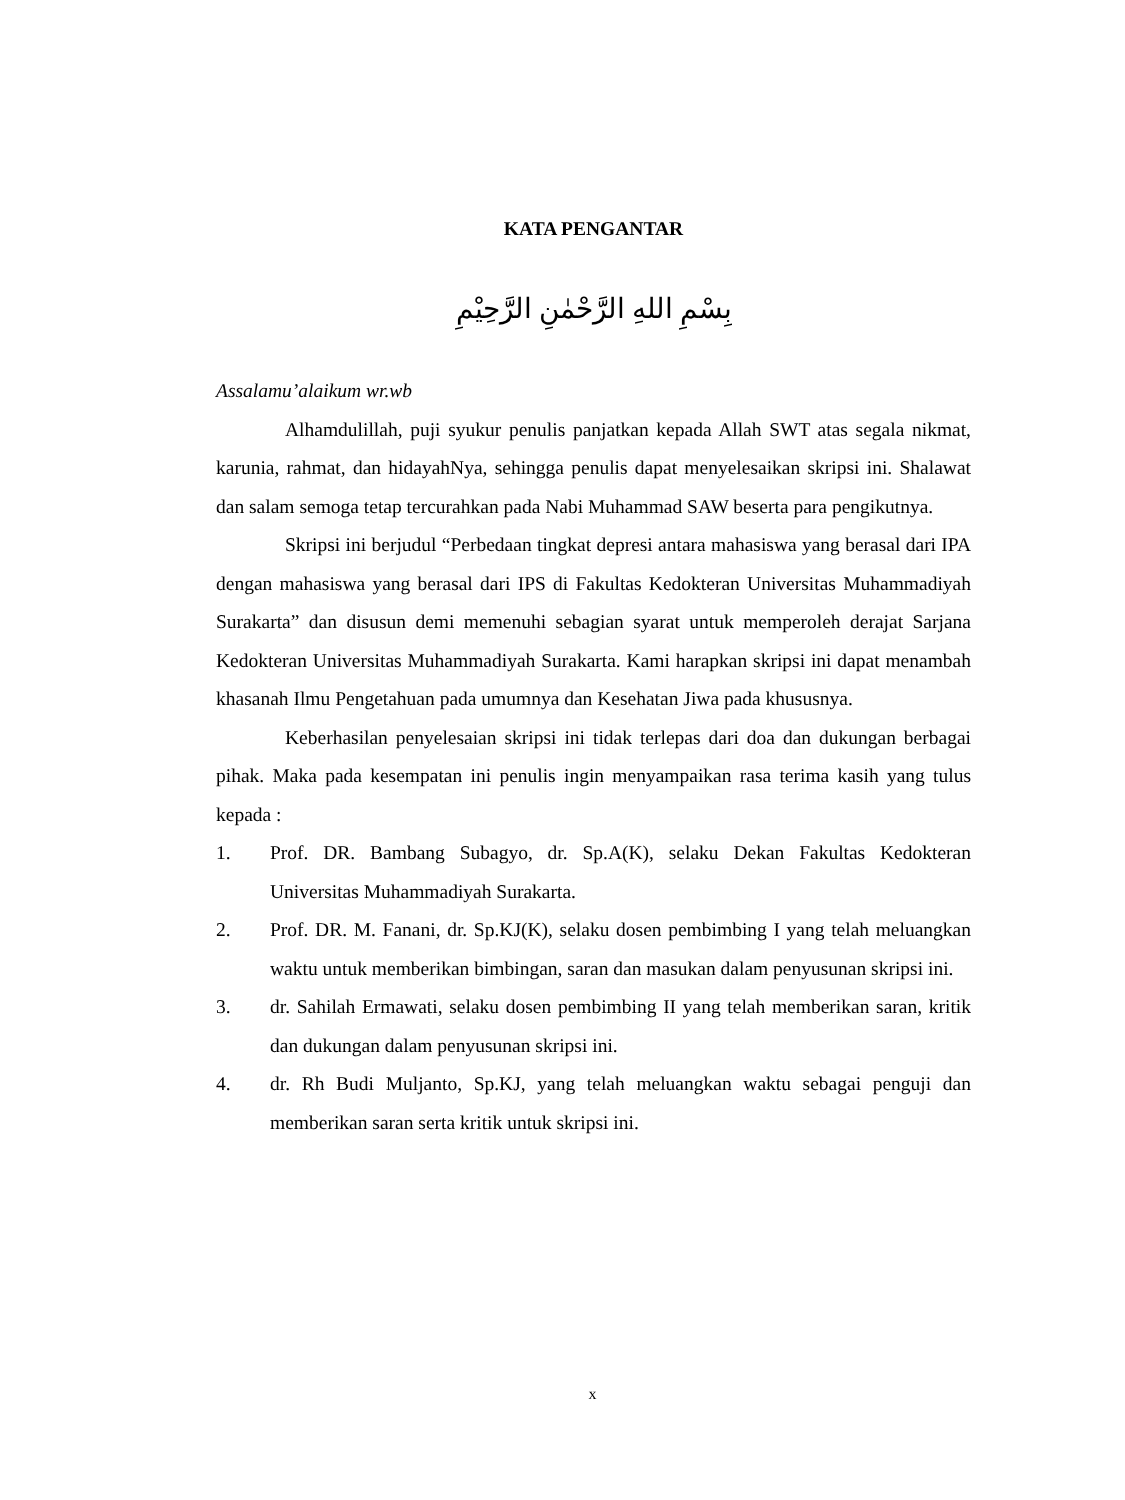KATA PENGANTAR
بِسْمِ اللهِ الرَّحْمٰنِ الرَّحِيْمِ
Assalamu’alaikum wr.wb
Alhamdulillah, puji syukur penulis panjatkan kepada Allah SWT atas segala nikmat, karunia, rahmat, dan hidayahNya, sehingga penulis dapat menyelesaikan skripsi ini. Shalawat dan salam semoga tetap tercurahkan pada Nabi Muhammad SAW beserta para pengikutnya.
Skripsi ini berjudul “Perbedaan tingkat depresi antara mahasiswa yang berasal dari IPA dengan mahasiswa yang berasal dari IPS di Fakultas Kedokteran Universitas Muhammadiyah Surakarta” dan disusun demi memenuhi sebagian syarat untuk memperoleh derajat Sarjana Kedokteran Universitas Muhammadiyah Surakarta. Kami harapkan skripsi ini dapat menambah khasanah Ilmu Pengetahuan pada umumnya dan Kesehatan Jiwa pada khususnya.
Keberhasilan penyelesaian skripsi ini tidak terlepas dari doa dan dukungan berbagai pihak. Maka pada kesempatan ini penulis ingin menyampaikan rasa terima kasih yang tulus kepada :
1. Prof. DR. Bambang Subagyo, dr. Sp.A(K), selaku Dekan Fakultas Kedokteran Universitas Muhammadiyah Surakarta.
2. Prof. DR. M. Fanani, dr. Sp.KJ(K), selaku dosen pembimbing I yang telah meluangkan waktu untuk memberikan bimbingan, saran dan masukan dalam penyusunan skripsi ini.
3. dr. Sahilah Ermawati, selaku dosen pembimbing II yang telah memberikan saran, kritik dan dukungan dalam penyusunan skripsi ini.
4. dr. Rh Budi Muljanto, Sp.KJ, yang telah meluangkan waktu sebagai penguji dan memberikan saran serta kritik untuk skripsi ini.
x